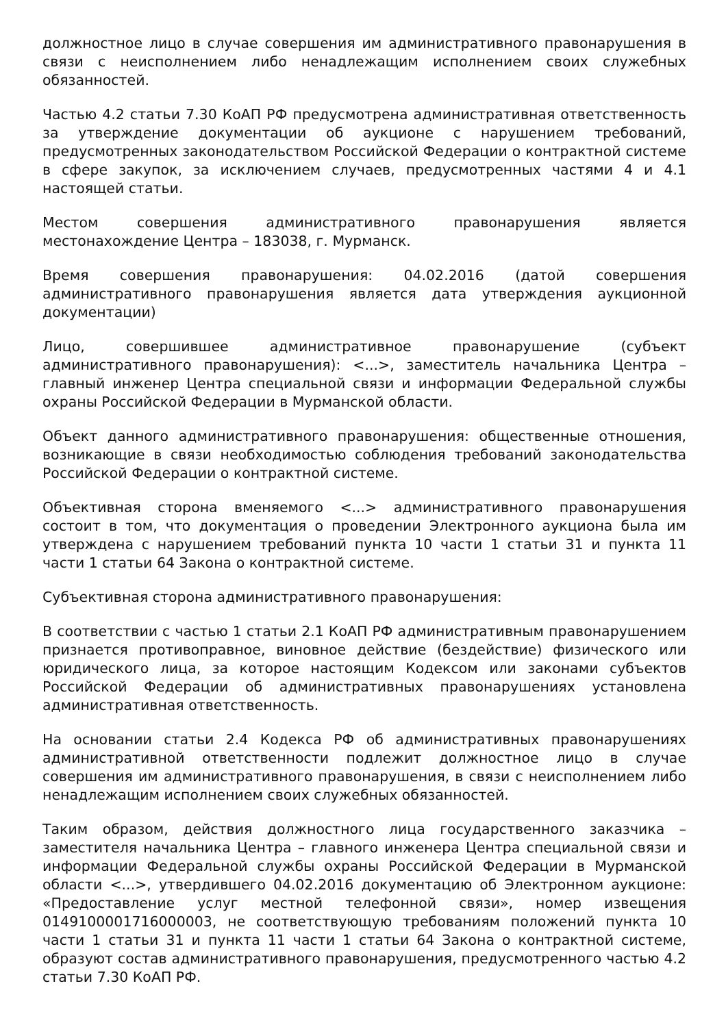должностное лицо в случае совершения им административного правонарушения в связи с неисполнением либо ненадлежащим исполнением своих служебных обязанностей.
Частью 4.2 статьи 7.30 КоАП РФ предусмотрена административная ответственность за утверждение документации об аукционе с нарушением требований, предусмотренных законодательством Российской Федерации о контрактной системе в сфере закупок, за исключением случаев, предусмотренных частями 4 и 4.1 настоящей статьи.
Местом совершения административного правонарушения является местонахождение Центра – 183038, г. Мурманск.
Время совершения правонарушения: 04.02.2016 (датой совершения административного правонарушения является дата утверждения аукционной документации)
Лицо, совершившее административное правонарушение (субъект административного правонарушения): <...>, заместитель начальника Центра – главный инженер Центра специальной связи и информации Федеральной службы охраны Российской Федерации в Мурманской области.
Объект данного административного правонарушения: общественные отношения, возникающие в связи необходимостью соблюдения требований законодательства Российской Федерации о контрактной системе.
Объективная сторона вменяемого <...> административного правонарушения состоит в том, что документация о проведении Электронного аукциона была им утверждена с нарушением требований пункта 10 части 1 статьи 31 и пункта 11 части 1 статьи 64 Закона о контрактной системе.
Субъективная сторона административного правонарушения:
В соответствии с частью 1 статьи 2.1 КоАП РФ административным правонарушением признается противоправное, виновное действие (бездействие) физического или юридического лица, за которое настоящим Кодексом или законами субъектов Российской Федерации об административных правонарушениях установлена административная ответственность.
На основании статьи 2.4 Кодекса РФ об административных правонарушениях административной ответственности подлежит должностное лицо в случае совершения им административного правонарушения, в связи с неисполнением либо ненадлежащим исполнением своих служебных обязанностей.
Таким образом, действия должностного лица государственного заказчика – заместителя начальника Центра – главного инженера Центра специальной связи и информации Федеральной службы охраны Российской Федерации в Мурманской области <...>, утвердившего 04.02.2016 документацию об Электронном аукционе: «Предоставление услуг местной телефонной связи», номер извещения 0149100001716000003, не соответствующую требованиям положений пункта 10 части 1 статьи 31 и пункта 11 части 1 статьи 64 Закона о контрактной системе, образуют состав административного правонарушения, предусмотренного частью 4.2 статьи 7.30 КоАП РФ.